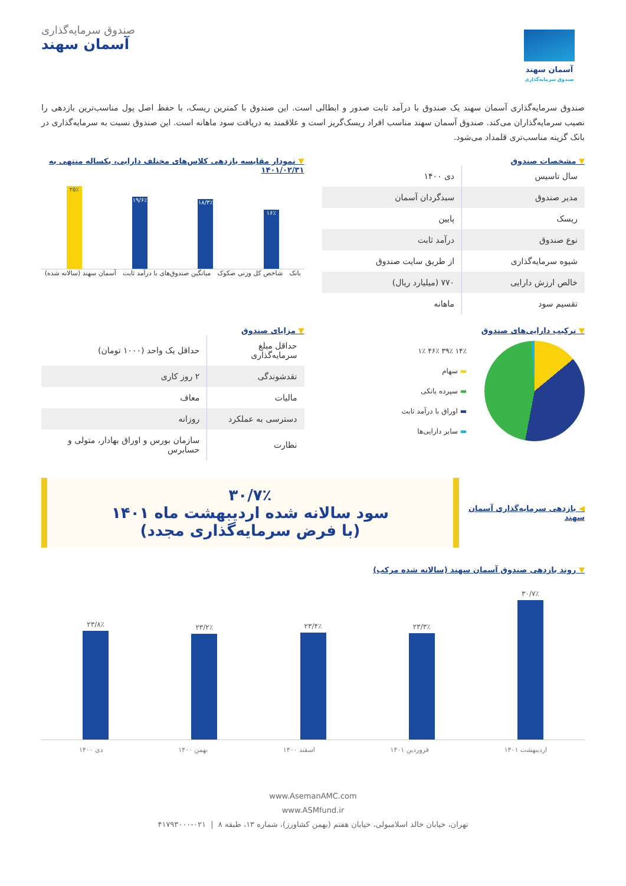آسمان سهند
صندوق سرمایه‌گذاری
صندوق سرمایه‌گذاری
آسمان سهند
صندوق سرمایه‌گذاری آسمان سهند یک صندوق با درآمد ثابت صدور و ابطالی است. این صندوق با کمترین ریسک، با حفظ اصل پول مناسب‌ترین بازدهی را نصیب سرمایه‌گذاران می‌کند. صندوق آسمان سهند مناسب افراد ریسک‌گریز است و علاقمند به دریافت سود ماهانه است. این صندوق نسبت به سرمایه‌گذاری در بانک گزینه مناسب‌تری قلمداد می‌شود.
▼ مشخصات صندوق
| سال تاسیس | دی ۱۴۰۰ |
| مدیر صندوق | سبدگردان آسمان |
| ریسک | پایین |
| نوع صندوق | درآمد ثابت |
| شیوه سرمایه‌گذاری | از طریق سایت صندوق |
| خالص ارزش دارایی | ۷۷۰ (میلیارد ریال) |
| تقسیم سود | ماهانه |
▼ نمودار مقایسه بازدهی کلاس‌های مختلف دارایی، یکساله منتهی به ۱۴۰۱/۰۲/۳۱
۱۶٪
۱۸/۳٪
۱۹/۶٪
۲۵٪
بانک شاخص کل وزنی صکوک میانگین صندوق‌های با درآمد ثابت آسمان سهند (سالانه شده)
▼ ترکیب دارایی‌های صندوق
۱۴٪ ۳۹٪ ۴۶٪ ۱٪
▬ سهام
▬ سپرده بانکی
▬ اوراق با درآمد ثابت
▬ سایر دارایی‌ها
▼ مزایای صندوق
| حداقل مبلغ سرمایه‌گذاری | حداقل یک واحد (۱۰۰۰ تومان) |
| نقدشوندگی | ۲ روز کاری |
| مالیات | معاف |
| دسترسی به عملکرد | روزانه |
| نظارت | سازمان بورس و اوراق بهادار، متولی و حسابرس |
◀ بازدهی سرمایه‌گذاری آسمان سهند
۳۰/۷٪
سود سالانه شده اردیبهشت ماه ۱۴۰۱
(با فرض سرمایه‌گذاری مجدد)
▼ روند بازدهی صندوق آسمان سهند (سالانه شده مرکب)
۳۰/۷٪
۲۳/۳٪
۲۳/۴٪
۲۳/۲٪
۲۳/۸٪
اردیبهشت ۱۴۰۱ فروردین ۱۴۰۱ اسفند ۱۴۰۰ بهمن ۱۴۰۰ دی ۱۴۰۰
www.AsemanAMC.com
www.ASMfund.ir
تهران، خیابان خالد اسلامبولی، خیابان هفتم (بهمن کشاورز)، شماره ۱۳، طبقه ۸ | ۰۲۱-۴۱۷۹۳۰۰۰